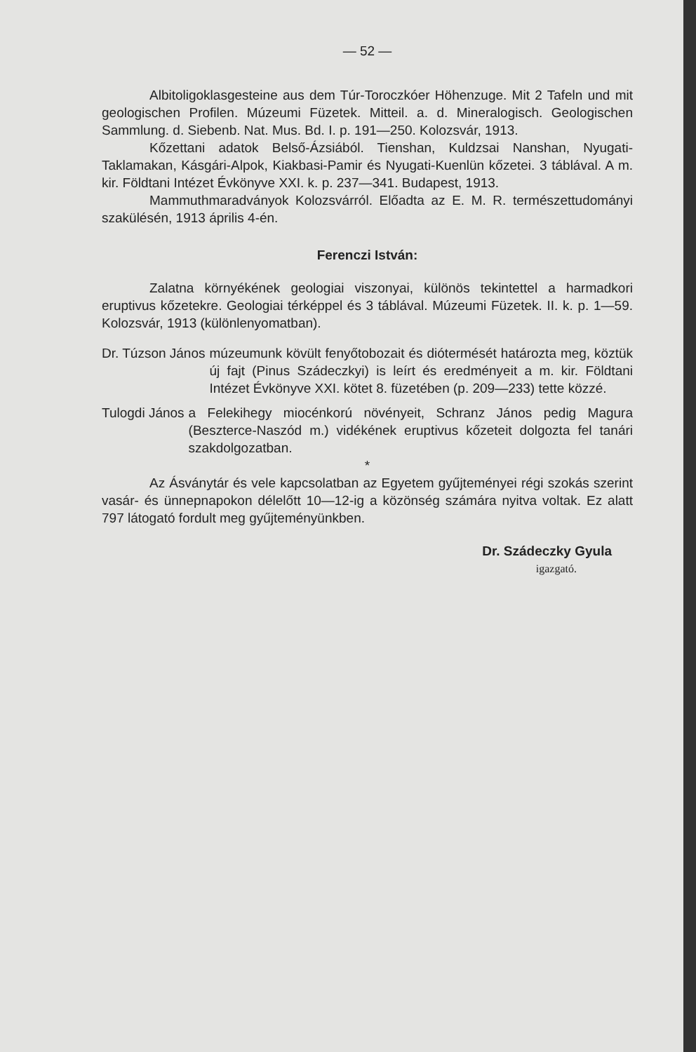— 52 —
Albitoligoklasgesteine aus dem Túr-Toroczkóer Höhenzuge. Mit 2 Tafeln und mit geologischen Profilen. Múzeumi Füzetek. Mitteil. a. d. Mineralogisch. Geologischen Sammlung. d. Siebenb. Nat. Mus. Bd. I. p. 191—250. Kolozsvár, 1913.
Kőzettani adatok Belső-Ázsiából. Tienshan, Kuldzsai Nanshan, Nyugati-Taklamakan, Kásgári-Alpok, Kiakbasi-Pamir és Nyugati-Kuenlün kőzetei. 3 táblával. A m. kir. Földtani Intézet Évkönyve XXI. k. p. 237—341. Budapest, 1913.
Mammuthmaradványok Kolozsvárról. Előadta az E. M. R. természettudományi szakülésén, 1913 április 4-én.
Ferenczi István:
Zalatna környékének geologiai viszonyai, különös tekintettel a harmadkori eruptivus kőzetekre. Geologiai térképpel és 3 táblával. Múzeumi Füzetek. II. k. p. 1—59. Kolozsvár, 1913 (különlenyomatban).
Dr. Túzson János múzeumunk kövült fenyőtobozait és diótermését határozta meg, köztük új fajt (Pinus Szádeczkyi) is leírt és eredményeit a m. kir. Földtani Intézet Évkönyve XXI. kötet 8. füzetében (p. 209—233) tette közzé.
Tulogdi János a Felekihegy miocénkorú növényeit, Schranz János pedig Magura (Beszterce-Naszód m.) vidékének eruptivus kőzeteit dolgozta fel tanári szakdolgozatban.
*
Az Ásványtár és vele kapcsolatban az Egyetem gyűjteményei régi szokás szerint vasár- és ünnepnapokon délelőtt 10—12-ig a közönség számára nyitva voltak. Ez alatt 797 látogató fordult meg gyűjteményünkben.
Dr. Szádeczky Gyula
igazgató.